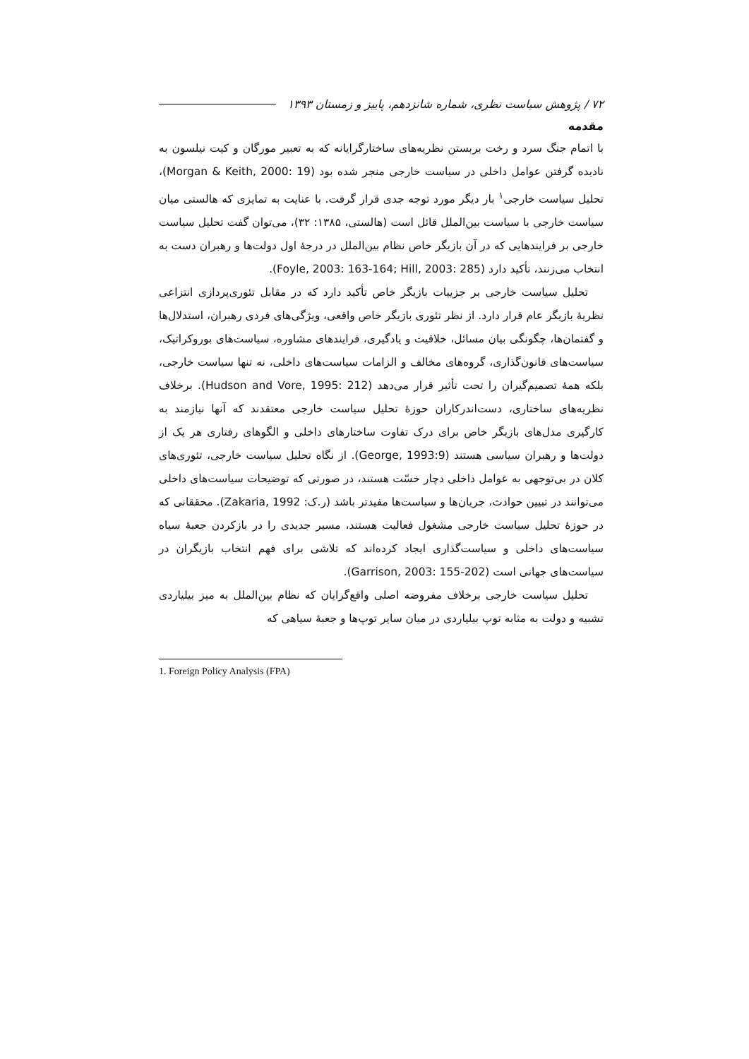۷۲ / پژوهش سیاست نظری، شماره شانزدهم، پاییز و زمستان ۱۳۹۳
مقدمه
با اتمام جنگ سرد و رخت بربستن نظریه‌های ساختارگرایانه که به تعبیر مورگان و کیت نیلسون به نادیده گرفتن عوامل داخلی در سیاست خارجی منجر شده بود (Morgan & Keith, 2000: 19)، تحلیل سیاست خارجی<sup>۱</sup> بار دیگر مورد توجه جدی قرار گرفت. با عنایت به تمایزی که هالستی میان سیاست خارجی با سیاست بین‌الملل قائل است (هالستی، ۱۳۸۵: ۳۲)، می‌توان گفت تحلیل سیاست خارجی بر فرایندهایی که در آن بازیگر خاص نظام بین‌الملل در درجهٔ اول دولت‌ها و رهبران دست به انتخاب می‌زنند، تأکید دارد (Foyle, 2003: 163-164; Hill, 2003: 285).
تحلیل سیاست خارجی بر جزییات بازیگر خاص تأکید دارد که در مقابل تئوری‌پردازی انتزاعی نظریهٔ بازیگر عام قرار دارد. از نظر تئوری بازیگر خاص واقعی، ویژگی‌های فردی رهبران، استدلال‌ها و گفتمان‌ها، چگونگی بیان مسائل، خلاقیت و یادگیری، فرایندهای مشاوره، سیاست‌های بوروکراتیک، سیاست‌های قانون‌گذاری، گروه‌های مخالف و الزامات سیاست‌های داخلی، نه تنها سیاست خارجی، بلکه همهٔ تصمیم‌گیران را تحت تأثیر قرار می‌دهد (Hudson and Vore, 1995: 212). برخلاف نظریه‌های ساختاری، دست‌اندرکاران حوزهٔ تحلیل سیاست خارجی معتقدند که آنها نیازمند به کارگیری مدل‌های بازیگر خاص برای درک تفاوت ساختارهای داخلی و الگوهای رفتاری هر یک از دولت‌ها و رهبران سیاسی هستند (George, 1993:9). از نگاه تحلیل سیاست خارجی، تئوری‌های کلان در بی‌توجهی به عوامل داخلی دچار خسّت هستند، در صورتی که توضیحات سیاست‌های داخلی می‌توانند در تبیین حوادث، جریان‌ها و سیاست‌ها مفیدتر باشد (ر.ک: Zakaria, 1992). محققانی که در حوزهٔ تحلیل سیاست خارجی مشغول فعالیت هستند، مسیر جدیدی را در بازکردن جعبهٔ سیاه سیاست‌های داخلی و سیاست‌گذاری ایجاد کرده‌اند که تلاشی برای فهم انتخاب بازیگران در سیاست‌های جهانی است (Garrison, 2003: 155-202).
تحلیل سیاست خارجی برخلاف مفروضه اصلی واقع‌گرایان که نظام بین‌الملل به میز بیلیاردی تشبیه و دولت به مثابه توپ بیلیاردی در میان سایر توپ‌ها و جعبهٔ سیاهی که
1. Foreign Policy Analysis (FPA)